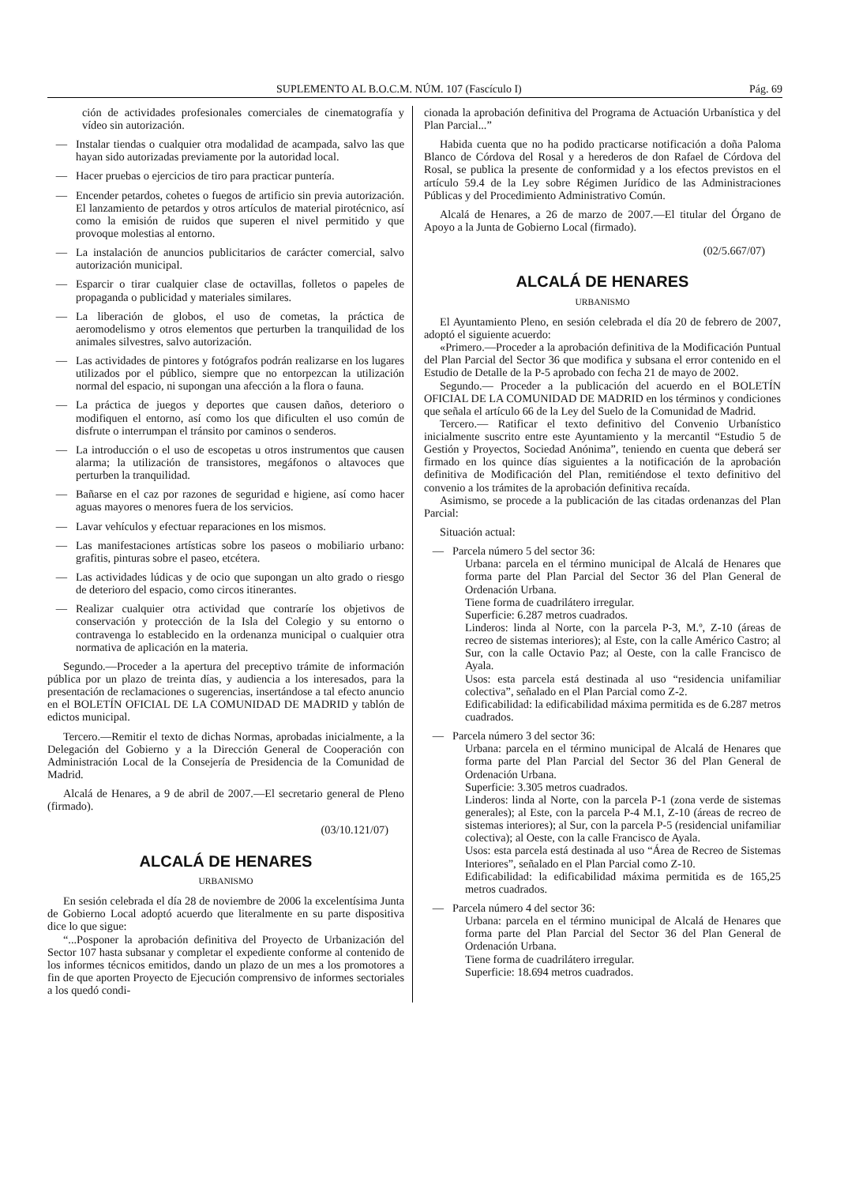SUPLEMENTO AL B.O.C.M. NÚM. 107 (Fascículo I) Pág. 69
ción de actividades profesionales comerciales de cinematografía y vídeo sin autorización.
— Instalar tiendas o cualquier otra modalidad de acampada, salvo las que hayan sido autorizadas previamente por la autoridad local.
— Hacer pruebas o ejercicios de tiro para practicar puntería.
— Encender petardos, cohetes o fuegos de artificio sin previa autorización. El lanzamiento de petardos y otros artículos de material pirotécnico, así como la emisión de ruidos que superen el nivel permitido y que provoque molestias al entorno.
— La instalación de anuncios publicitarios de carácter comercial, salvo autorización municipal.
— Esparcir o tirar cualquier clase de octavillas, folletos o papeles de propaganda o publicidad y materiales similares.
— La liberación de globos, el uso de cometas, la práctica de aeromodelismo y otros elementos que perturben la tranquilidad de los animales silvestres, salvo autorización.
— Las actividades de pintores y fotógrafos podrán realizarse en los lugares utilizados por el público, siempre que no entorpezcan la utilización normal del espacio, ni supongan una afección a la flora o fauna.
— La práctica de juegos y deportes que causen daños, deterioro o modifiquen el entorno, así como los que dificulten el uso común de disfrute o interrumpan el tránsito por caminos o senderos.
— La introducción o el uso de escopetas u otros instrumentos que causen alarma; la utilización de transistores, megáfonos o altavoces que perturben la tranquilidad.
— Bañarse en el caz por razones de seguridad e higiene, así como hacer aguas mayores o menores fuera de los servicios.
— Lavar vehículos y efectuar reparaciones en los mismos.
— Las manifestaciones artísticas sobre los paseos o mobiliario urbano: grafitis, pinturas sobre el paseo, etcétera.
— Las actividades lúdicas y de ocio que supongan un alto grado o riesgo de deterioro del espacio, como circos itinerantes.
— Realizar cualquier otra actividad que contraríe los objetivos de conservación y protección de la Isla del Colegio y su entorno o contravenga lo establecido en la ordenanza municipal o cualquier otra normativa de aplicación en la materia.
Segundo.—Proceder a la apertura del preceptivo trámite de información pública por un plazo de treinta días, y audiencia a los interesados, para la presentación de reclamaciones o sugerencias, insertándose a tal efecto anuncio en el BOLETÍN OFICIAL DE LA COMUNIDAD DE MADRID y tablón de edictos municipal.
Tercero.—Remitir el texto de dichas Normas, aprobadas inicialmente, a la Delegación del Gobierno y a la Dirección General de Cooperación con Administración Local de la Consejería de Presidencia de la Comunidad de Madrid.
Alcalá de Henares, a 9 de abril de 2007.—El secretario general de Pleno (firmado).
(03/10.121/07)
ALCALÁ DE HENARES
URBANISMO
En sesión celebrada el día 28 de noviembre de 2006 la excelentísima Junta de Gobierno Local adoptó acuerdo que literalmente en su parte dispositiva dice lo que sigue:
“...Posponer la aprobación definitiva del Proyecto de Urbanización del Sector 107 hasta subsanar y completar el expediente conforme al contenido de los informes técnicos emitidos, dando un plazo de un mes a los promotores a fin de que aporten Proyecto de Ejecución comprensivo de informes sectoriales a los quedó condi-
cionada la aprobación definitiva del Programa de Actuación Urbanística y del Plan Parcial...”
Habida cuenta que no ha podido practicarse notificación a doña Paloma Blanco de Córdova del Rosal y a herederos de don Rafael de Córdova del Rosal, se publica la presente de conformidad y a los efectos previstos en el artículo 59.4 de la Ley sobre Régimen Jurídico de las Administraciones Públicas y del Procedimiento Administrativo Común.
Alcalá de Henares, a 26 de marzo de 2007.—El titular del Órgano de Apoyo a la Junta de Gobierno Local (firmado).
(02/5.667/07)
ALCALÁ DE HENARES
URBANISMO
El Ayuntamiento Pleno, en sesión celebrada el día 20 de febrero de 2007, adoptó el siguiente acuerdo:
«Primero.—Proceder a la aprobación definitiva de la Modificación Puntual del Plan Parcial del Sector 36 que modifica y subsana el error contenido en el Estudio de Detalle de la P-5 aprobado con fecha 21 de mayo de 2002.
Segundo.— Proceder a la publicación del acuerdo en el BOLETÍN OFICIAL DE LA COMUNIDAD DE MADRID en los términos y condiciones que señala el artículo 66 de la Ley del Suelo de la Comunidad de Madrid.
Tercero.— Ratificar el texto definitivo del Convenio Urbanístico inicialmente suscrito entre este Ayuntamiento y la mercantil “Estudio 5 de Gestión y Proyectos, Sociedad Anónima”, teniendo en cuenta que deberá ser firmado en los quince días siguientes a la notificación de la aprobación definitiva de Modificación del Plan, remitiéndose el texto definitivo del convenio a los trámites de la aprobación definitiva recaída.
Asimismo, se procede a la publicación de las citadas ordenanzas del Plan Parcial:
Situación actual:
— Parcela número 5 del sector 36:
Urbana: parcela en el término municipal de Alcalá de Henares que forma parte del Plan Parcial del Sector 36 del Plan General de Ordenación Urbana.
Tiene forma de cuadrilátero irregular.
Superficie: 6.287 metros cuadrados.
Linderos: linda al Norte, con la parcela P-3, M.º, Z-10 (áreas de recreo de sistemas interiores); al Este, con la calle Américo Castro; al Sur, con la calle Octavio Paz; al Oeste, con la calle Francisco de Ayala.
Usos: esta parcela está destinada al uso “residencia unifamiliar colectiva”, señalado en el Plan Parcial como Z-2.
Edificabilidad: la edificabilidad máxima permitida es de 6.287 metros cuadrados.
— Parcela número 3 del sector 36:
Urbana: parcela en el término municipal de Alcalá de Henares que forma parte del Plan Parcial del Sector 36 del Plan General de Ordenación Urbana.
Superficie: 3.305 metros cuadrados.
Linderos: linda al Norte, con la parcela P-1 (zona verde de sistemas generales); al Este, con la parcela P-4 M.1, Z-10 (áreas de recreo de sistemas interiores); al Sur, con la parcela P-5 (residencial unifamiliar colectiva); al Oeste, con la calle Francisco de Ayala.
Usos: esta parcela está destinada al uso “Área de Recreo de Sistemas Interiores”, señalado en el Plan Parcial como Z-10.
Edificabilidad: la edificabilidad máxima permitida es de 165,25 metros cuadrados.
— Parcela número 4 del sector 36:
Urbana: parcela en el término municipal de Alcalá de Henares que forma parte del Plan Parcial del Sector 36 del Plan General de Ordenación Urbana.
Tiene forma de cuadrilátero irregular.
Superficie: 18.694 metros cuadrados.